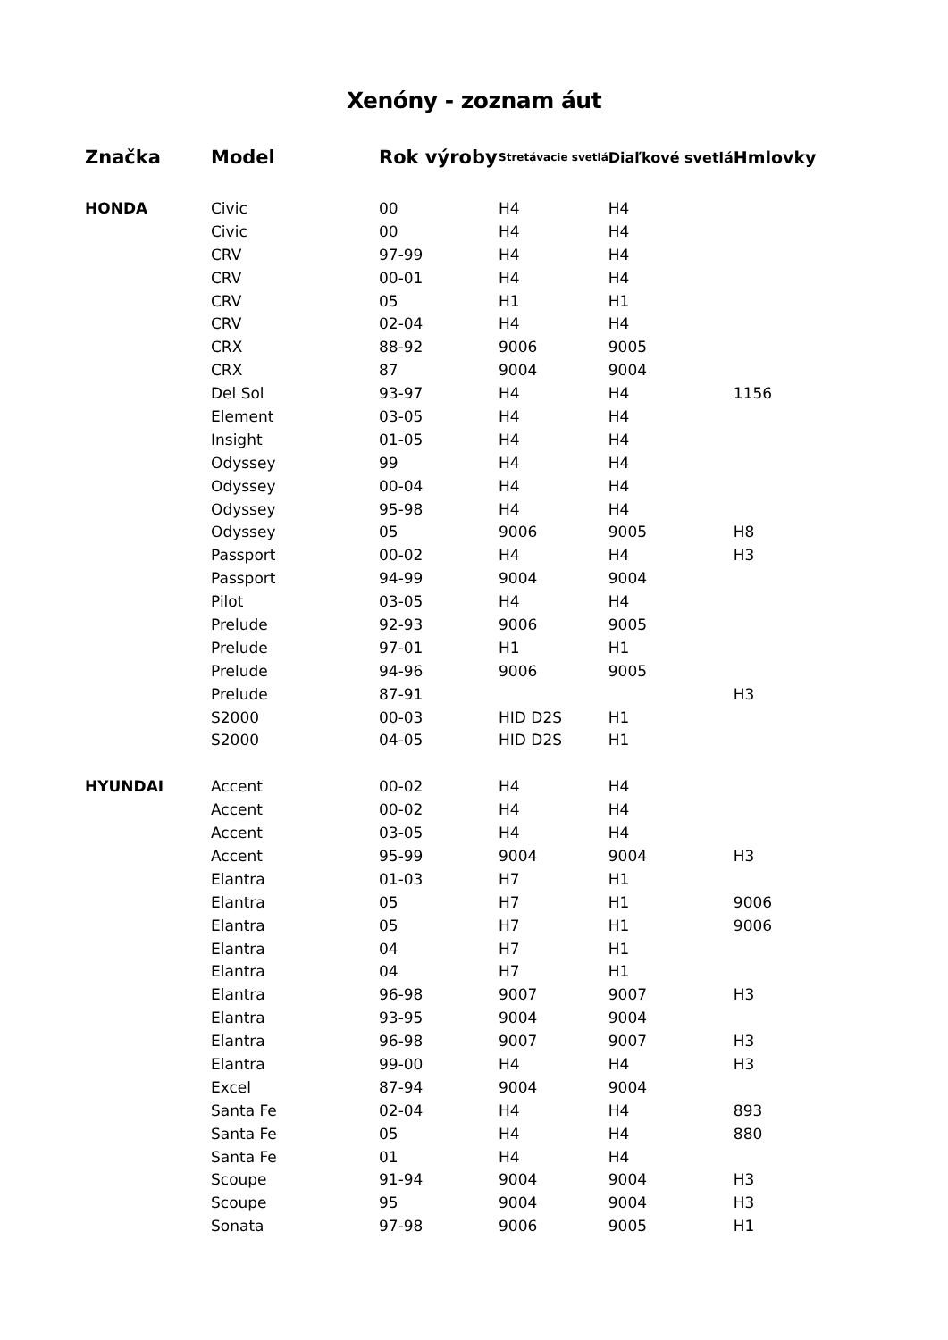Xenóny - zoznam áut
| Značka | Model | Rok výroby | Stretávacie svetlá | Diaľkové svetlá | Hmlovky |
| --- | --- | --- | --- | --- | --- |
| HONDA | Civic | 00 | H4 | H4 | |
| | Civic | 00 | H4 | H4 | |
| | CRV | 97-99 | H4 | H4 | |
| | CRV | 00-01 | H4 | H4 | |
| | CRV | 05 | H1 | H1 | |
| | CRV | 02-04 | H4 | H4 | |
| | CRX | 88-92 | 9006 | 9005 | |
| | CRX | 87 | 9004 | 9004 | |
| | Del Sol | 93-97 | H4 | H4 | 1156 |
| | Element | 03-05 | H4 | H4 | |
| | Insight | 01-05 | H4 | H4 | |
| | Odyssey | 99 | H4 | H4 | |
| | Odyssey | 00-04 | H4 | H4 | |
| | Odyssey | 95-98 | H4 | H4 | |
| | Odyssey | 05 | 9006 | 9005 | H8 |
| | Passport | 00-02 | H4 | H4 | H3 |
| | Passport | 94-99 | 9004 | 9004 | |
| | Pilot | 03-05 | H4 | H4 | |
| | Prelude | 92-93 | 9006 | 9005 | |
| | Prelude | 97-01 | H1 | H1 | |
| | Prelude | 94-96 | 9006 | 9005 | |
| | Prelude | 87-91 | | | H3 |
| | S2000 | 00-03 | HID D2S | H1 | |
| | S2000 | 04-05 | HID D2S | H1 | |
| HYUNDAI | Accent | 00-02 | H4 | H4 | |
| | Accent | 00-02 | H4 | H4 | |
| | Accent | 03-05 | H4 | H4 | |
| | Accent | 95-99 | 9004 | 9004 | H3 |
| | Elantra | 01-03 | H7 | H1 | |
| | Elantra | 05 | H7 | H1 | 9006 |
| | Elantra | 05 | H7 | H1 | 9006 |
| | Elantra | 04 | H7 | H1 | |
| | Elantra | 04 | H7 | H1 | |
| | Elantra | 96-98 | 9007 | 9007 | H3 |
| | Elantra | 93-95 | 9004 | 9004 | |
| | Elantra | 96-98 | 9007 | 9007 | H3 |
| | Elantra | 99-00 | H4 | H4 | H3 |
| | Excel | 87-94 | 9004 | 9004 | |
| | Santa Fe | 02-04 | H4 | H4 | 893 |
| | Santa Fe | 05 | H4 | H4 | 880 |
| | Santa Fe | 01 | H4 | H4 | |
| | Scoupe | 91-94 | 9004 | 9004 | H3 |
| | Scoupe | 95 | 9004 | 9004 | H3 |
| | Sonata | 97-98 | 9006 | 9005 | H1 |